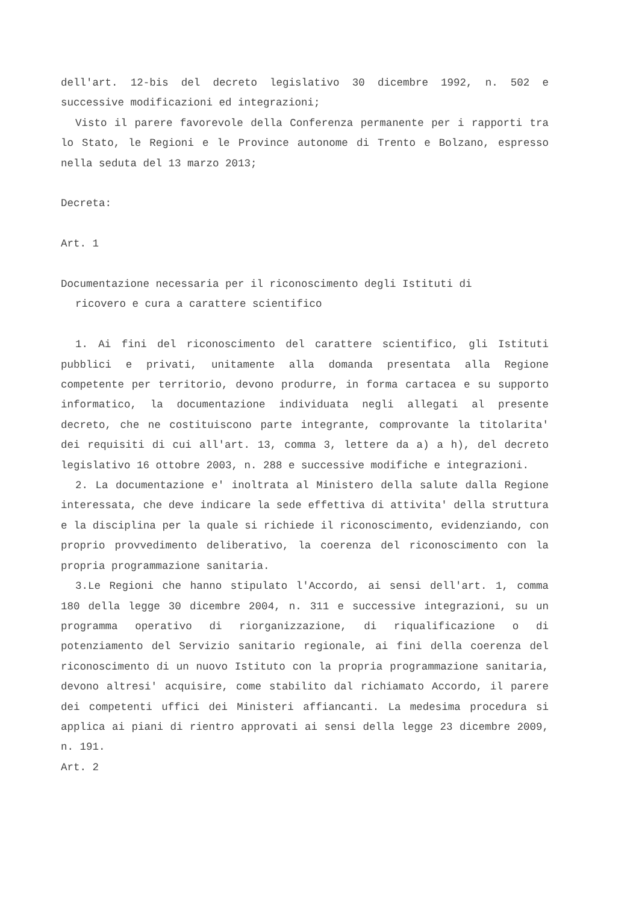dell'art. 12-bis del decreto legislativo 30 dicembre 1992, n. 502 e successive modificazioni ed integrazioni;
Visto il parere favorevole della Conferenza permanente per i rapporti tra lo Stato, le Regioni e le Province autonome di Trento e Bolzano, espresso nella seduta del 13 marzo 2013;
Decreta:
Art. 1
Documentazione necessaria per il riconoscimento degli Istituti di
ricovero e cura a carattere scientifico
1. Ai fini del riconoscimento del carattere scientifico, gli Istituti pubblici e privati, unitamente alla domanda presentata alla Regione competente per territorio, devono produrre, in forma cartacea e su supporto informatico, la documentazione individuata negli allegati al presente decreto, che ne costituiscono parte integrante, comprovante la titolarita' dei requisiti di cui all'art. 13, comma 3, lettere da a) a h), del decreto legislativo 16 ottobre 2003, n. 288 e successive modifiche e integrazioni.
2. La documentazione e' inoltrata al Ministero della salute dalla Regione interessata, che deve indicare la sede effettiva di attivita' della struttura e la disciplina per la quale si richiede il riconoscimento, evidenziando, con proprio provvedimento deliberativo, la coerenza del riconoscimento con la propria programmazione sanitaria.
3.Le Regioni che hanno stipulato l'Accordo, ai sensi dell'art. 1, comma 180 della legge 30 dicembre 2004, n. 311 e successive integrazioni, su un programma operativo di riorganizzazione, di riqualificazione o di potenziamento del Servizio sanitario regionale, ai fini della coerenza del riconoscimento di un nuovo Istituto con la propria programmazione sanitaria, devono altresi' acquisire, come stabilito dal richiamato Accordo, il parere dei competenti uffici dei Ministeri affiancanti. La medesima procedura si applica ai piani di rientro approvati ai sensi della legge 23 dicembre 2009, n. 191.
Art. 2